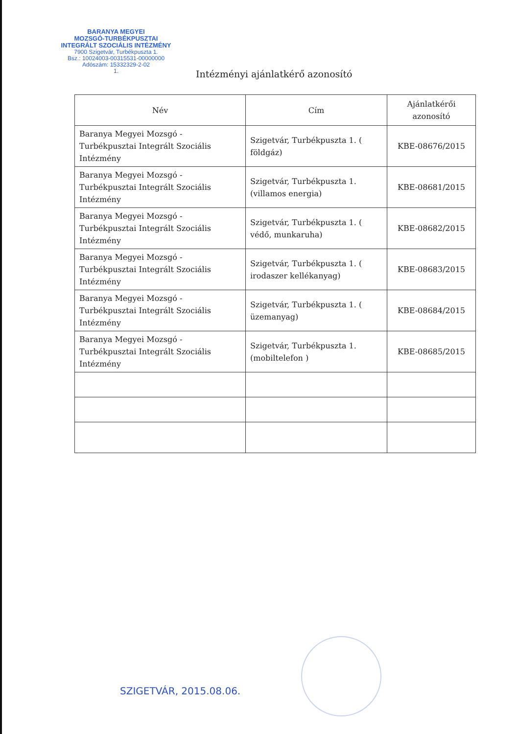BARANYA MEGYEI
MOZSGÓ-TURBÉKPUSZTAI
INTEGRÁLT SZOCIÁLIS INTÉZMÉNY
7900 Szigetvár, Turbékpuszta 1.
Bsz.: 10024003-00315531-00000000
Adószám: 15332329-2-02
1.
Intézményi ajánlatkérő azonosító
| Név | Cím | Ajánlatkérői azonosító |
| --- | --- | --- |
| Baranya Megyei Mozsgó - Turbékpusztai Integrált Szociális Intézmény | Szigetvár, Turbékpuszta 1. ( földgáz) | KBE-08676/2015 |
| Baranya Megyei Mozsgó - Turbékpusztai Integrált Szociális Intézmény | Szigetvár, Turbékpuszta 1. (villamos energia) | KBE-08681/2015 |
| Baranya Megyei Mozsgó - Turbékpusztai Integrált Szociális Intézmény | Szigetvár, Turbékpuszta 1. ( védő, munkaruha) | KBE-08682/2015 |
| Baranya Megyei Mozsgó - Turbékpusztai Integrált Szociális Intézmény | Szigetvár, Turbékpuszta 1. ( irodaszer kellékanyag) | KBE-08683/2015 |
| Baranya Megyei Mozsgó - Turbékpusztai Integrált Szociális Intézmény | Szigetvár, Turbékpuszta 1. ( üzemanyag) | KBE-08684/2015 |
| Baranya Megyei Mozsgó - Turbékpusztai Integrált Szociális Intézmény | Szigetvár, Turbékpuszta 1. (mobiltelefon ) | KBE-08685/2015 |
SZIGETVÁR, 2015.08.06.